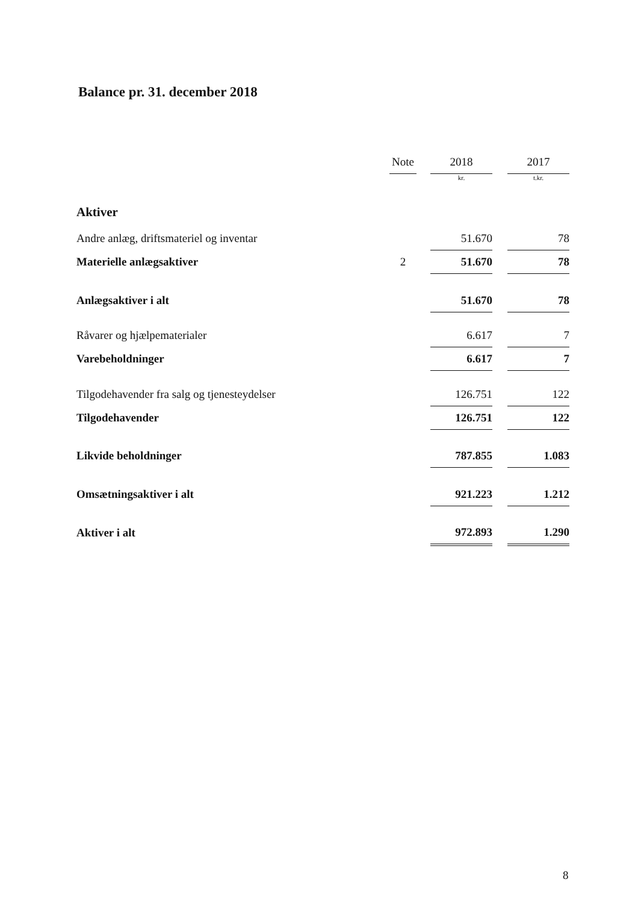Balance pr. 31. december 2018
| | Note | | 2018 | | 2017 |
| | | | kr. | | t.kr. |
| Aktiver | | | | | |
| Andre anlæg, driftsmateriel og inventar | | | 51.670 | | 78 |
| Materielle anlægsaktiver | 2 | | 51.670 | | 78 |
| Anlægsaktiver i alt | | | 51.670 | | 78 |
| Råvarer og hjælpematerialer | | | 6.617 | | 7 |
| Varebeholdninger | | | 6.617 | | 7 |
| Tilgodehavender fra salg og tjenesteydelser | | | 126.751 | | 122 |
| Tilgodehavender | | | 126.751 | | 122 |
| Likvide beholdninger | | | 787.855 | | 1.083 |
| Omsætningsaktiver i alt | | | 921.223 | | 1.212 |
| Aktiver i alt | | | 972.893 | | 1.290 |
8